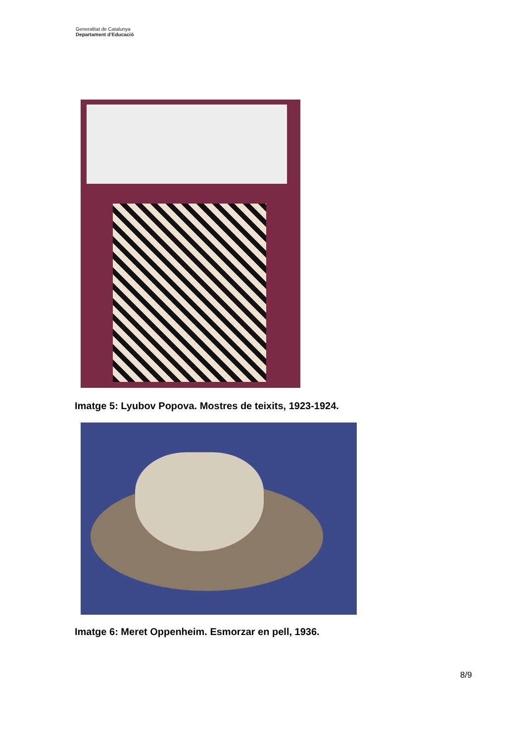Generalitat de Catalunya
Departament d’Educació
Imatge 5: Lyubov Popova. Mostres de teixits, 1923-1924.
Imatge 6: Meret Oppenheim. Esmorzar en pell, 1936.
8/9